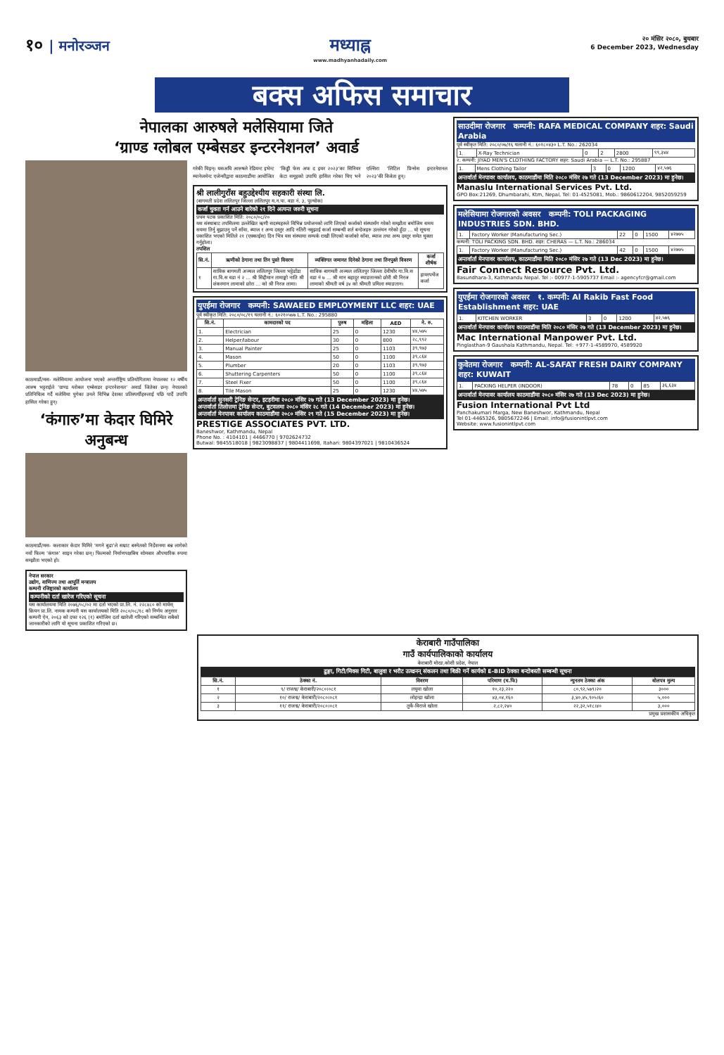१० | मनोरञ्जन
मध्याह्न
www.madhyanhadaily.com
२० मंसिर २०८०, बुधबार
6 December 2023, Wednesday
बक्स अफिस समाचार
नेपालका आरुषले मलेसियामा जिते
‘ग्राण्ड ग्लोबल एम्बेसडर इन्टरनेशनल’ अवार्ड
काठमाडौं/मस- मलेसियामा आयोजना भएको अन्तर्राष्ट्रिय प्रतियोगितामा नेपालका १२ वर्षीय आरुष भट्टराईले ‘ग्राण्ड ग्लोबल एम्बेसडर इन्टरनेशनल’ अवार्ड जितेका छन्। नेपालको प्रतिनिधित्व गर्दै मलेसिया पुगेका उनले विभिन्न देशका प्रतिस्पर्धीहरुलाई पछि पार्दै उपाधि हासिल गरेका हुन्।
‘कंगारु’मा केदार घिमिरे अनुबन्ध
काठमाडौं/मस- कलाकार केदार घिमिरे ‘मगने बुढा’ले सम्राट बस्नेतको निर्देशनमा बन्न लागेको नयाँ फिल्म ‘कंगारु’ साइन गरेका छन्। फिल्मको निर्माणपक्षबिच सोमबार औपचारिक रुपमा सम्झौता भएको हो।
नेपाल सरकार
उद्योग, वाणिज्य तथा आपूर्ति मन्त्रालय
कम्पनी रजिष्ट्रारको कार्यालय
कम्पनीको दर्ता खारेज गरिएको सूचना
यस कार्यालयमा मिति २०७६/०८/०२ मा दर्ता भएको प्रा.लि. नं. २२८४८० को मार्यस् क्रियन प्रा.लि. नामक कम्पनी यस कार्यालयको मिति २०८०/०८/१८ को निर्णय अनुसार कम्पनी ऐन, २०६३ को दफा १२६ (१) बमोजिम दर्ता खारेजी गरिएको सम्बन्धित सबैको जानकारीको लागि यो सूचना प्रकाशित गरिएको छ।
गरेकी थिइन्। यसअघि आरुषले रेडियन्ट इभेन्ट म्यानेजमेन्ट एजेन्सीद्वारा काठमाडौंमा आयोजित ‘किड्डी फेस अफ द इयर २०२३’का सिनियर केटा समूहको उपाधि हासिल गरेका थिए भने एल्सिरा ‘लिटिल प्रिन्सेस इन्टरनेशनल २०२३’की विजेता हुन्।
श्री लालीगुराँस बहुउद्देश्यीय सहकारी संस्था लि.
(बागमती प्रदेश ललितपुर जिल्ला ललितपुर म.न.पा. वडा नं. ३, पुल्चोक)
कर्जा चुक्ता गर्न आउने बारेको २१ दिने अत्यन्त जरुरी सूचना
प्रथम पटक प्रकाशित मिति: २०८०/०८/२०
यस संस्थाबाट तपसिलमा उल्लेखित ऋणी सदस्यहरुले विभिन्न प्रयोजनको लागि लिएको कर्जाको संस्थासँग गरेको सम्झौता बमोजिम समय सयमा तिर्नु बुझाउनु पर्ने साँवा, ब्याज र अन्य दस्तुर आदि नतिरी नबुझाई कर्जा सम्बन्धी शर्त बन्देजहरु उल्लंघन गरेको हुँदा ... यो सूचना प्रकाशित भएको मितिले २१ (एक्काईस) दिन भित्र यस संस्थामा सम्पर्क राखी लिएको कर्जाको साँवा, ब्याज तथा अन्य दस्तुर समेत चुक्ता गर्नुहोला।
तपशिल
| सि.नं. | ऋणीको ठेगाना तथा तिन पुस्ते विवरण | व्यक्तिगत जमानत दिनेको ठेगाना तथा तिनपुस्ते विवरण | कर्जा शीर्षक |
| --- | --- | --- | --- |
| १ | साविक बागमती अञ्चल ललितपुर जिल्ला भट्टेडाँडा गा.वि.स वडा नं २ ... श्री सिद्दीमान तामाङ्को नाति श्री शंकरमान लामाको छोरा ... को श्री निरज लामा। | साविक बागमती अञ्चल ललितपुर जिल्ला देवीचौर गा.वि.स वडा नं ७ ... श्री मान बहादुर स्याङतानको छोरी श्री निरज लामाको श्रीमती वर्ष ३४ को श्रीमती प्रमिला स्याङतान। | हायरपर्चेज कर्जा |
युएईमा रोजगार कम्पनी: SAWAEED EMPLOYMENT LLC शहर: UAE
पूर्व स्वीकृत मिति: २०८०/०८/१९ चलानी नं.: ६०२१०५७७ L.T. No.: 295880
| सि.नं. | कामदारको पद | पुरुष | महिला | AED | ने. रु. |
| --- | --- | --- | --- | --- | --- |
| 1. | Electrician | 25 | 0 | 1230 | ४४,५७५ |
| 2. | Helper/labour | 30 | 0 | 800 | २८,९९२ |
| 3. | Manual Painter | 25 | 0 | 1103 | ३९,९७३ |
| 4. | Mason | 50 | 0 | 1100 | ३९,८६४ |
| 5. | Plumber | 20 | 0 | 1103 | ३९,९७३ |
| 6. | Shuttering Carpenters | 50 | 0 | 1100 | ३९,८६४ |
| 7. | Steel Fixer | 50 | 0 | 1100 | ३९,८६४ |
| 8. | Tile Mason | 25 | 0 | 1230 | ४४,५७५ |
अन्तर्वार्ता सुनसरी ट्रेनिङ सेन्टर, इटहरीमा २०८० मंसिर २७ गते (13 December 2023) मा हुनेछ।
अन्तर्वार्ता तिलोत्तमा ट्रेनिङ सेन्टर, बुटवलमा २०८० मंसिर २८ गते (14 December 2023) मा हुनेछ।
अन्तर्वार्ता मेनपावर कार्यालय काठमाडौंमा २०८० मंसिर २९ गते (15 December 2023) मा हुनेछ।
PRESTIGE ASSOCIATES PVT. LTD.
Baneshwor, Kathmandu, Nepal
Phone No. : 4104101 | 4466770 | 9702624732
Butwal: 9845518018 | 9823098837 | 9804411698, Itahari: 9804397021 | 9810436524
साउदीमा रोजगार कम्पनी: RAFA MEDICAL COMPANY शहर: Saudi Arabia
पूर्व स्वीकृत मिति: २०८०/०७/१६ चलानी नं.: ६०१८०४३० L.T. No.: 262034
| 1. | X-Ray Technician | 0 | 2 | 2800 | ९९,३४४ |
२. कम्पनी: JIYAD MEN'S CLOTHING FACTORY शहर: Saudi Arabia — L.T. No.: 295887
| 1. | Mens Clothing Tailor | 3 | 0 | 1200 | ४२,५७६ |
अन्तर्वार्ता मेनपावर कार्यालय, काठमाडौंमा मिति २०८० मंसिर २७ गते (13 December 2023) मा हुनेछ।
Manaslu International Services Pvt. Ltd.
GPO Box:21269, Dhumbarahi, Ktm, Nepal, Tel: 01-4525081, Mob.: 9860612204, 9852059259
मलेसियामा रोजगारको अवसर कम्पनी: TOLI PACKAGING INDUSTRIES SDN. BHD.
| 1. | Factory Worker (Manufacturing Sec.) | 22 | 0 | 1500 | ४२७७५ |
कम्पनी: TOLI PACKING SDN. BHD. शहर: CHERAS — L.T. No.: 286034
| 1. | Factory Worker (Manufacturing Sec.) | 42 | 0 | 1500 | ४२७७५ |
अन्तर्वार्ता मेनपावर कार्यालय, काठमाडौंमा मिति २०८० मंसिर २७ गते (13 Dec 2023) मा हुनेछ।
Fair Connect Resource Pvt. Ltd.
Basundhara-3, Kathmandu Nepal. Tel :- 00977-1-5905737 Email :- agencyfcr@gmail.com
युएईमा रोजगारको अवसर १. कम्पनी: Al Rakib Fast Food Establishment शहर: UAE
| 1. | KITCHEN WORKER | 3 | 0 | 1200 | ४२,५७६ |
अन्तर्वार्ता मेनपावर कार्यालय काठमाडौंमा मिति २०८० मंसिर २७ गते (13 December 2023) मा हुनेछ।
Mac International Manpower Pvt. Ltd.
Pinglasthan-9 Gaushala Kathmandu, Nepal. Tel: +977-1-4589970, 4589920
कुवेतमा रोजगार कम्पनी: AL-SAFAT FRESH DAIRY COMPANY शहर: KUWAIT
| 1. | PACKING HELPER (INDOOR) | 78 | 0 | 85 | ३६,६३४ |
अन्तर्वार्ता मेनपावर कार्यालय काठमाडौंमा २०८० मंसिर २७ गते (13 Dec 2023) मा हुनेछ।
Fusion International Pvt Ltd
Panchakumari Marga, New Baneshwor, Kathmandu, Nepal
Tel 01-4465326, 9805672246 | Email: info@fusionintlpvt.com
Website: www.fusionintlpvt.com
केराबारी गाउँपालिका
गाउँ कार्यपालिकाको कार्यालय
केराबारी मोरङ,कोशी प्रदेश, नेपाल
ढुङ्गा, गिटी/मिक्स गिटी, बालुवा र भरौट उत्खनन् संकलन तथा बिक्री गर्ने कार्यको E-BID ठेक्का बन्दोबस्ती सम्बन्धी सूचना
| सि.नं. | ठेक्का नं. | विवरण | परिमाण (घ.फि) | न्युनतम ठेक्का अंक | बोलपत्र मुल्य |
| --- | --- | --- | --- | --- | --- |
| १ | ९/ राजश्व/ केराबारी/२०८०।०८१ | लघुवा खोला | १०,२३,२२० | ८०,९२,५७९।२० | ३००० |
| २ | १०/ राजश्व/ केराबारी/२०८०।०८१ | लोहन्द्रा खोला | ४३,०४,१६० | ३,४०,४५,९०५।६० | ५,००० |
| ३ | ११/ राजश्व/ केराबारी/२०८०।०८१ | तुर्के-विराजे खोला | २,८२,२४० | २२,३२,५१८।४० | ३,००० |
प्रमुख प्रशासकीय अधिकृत